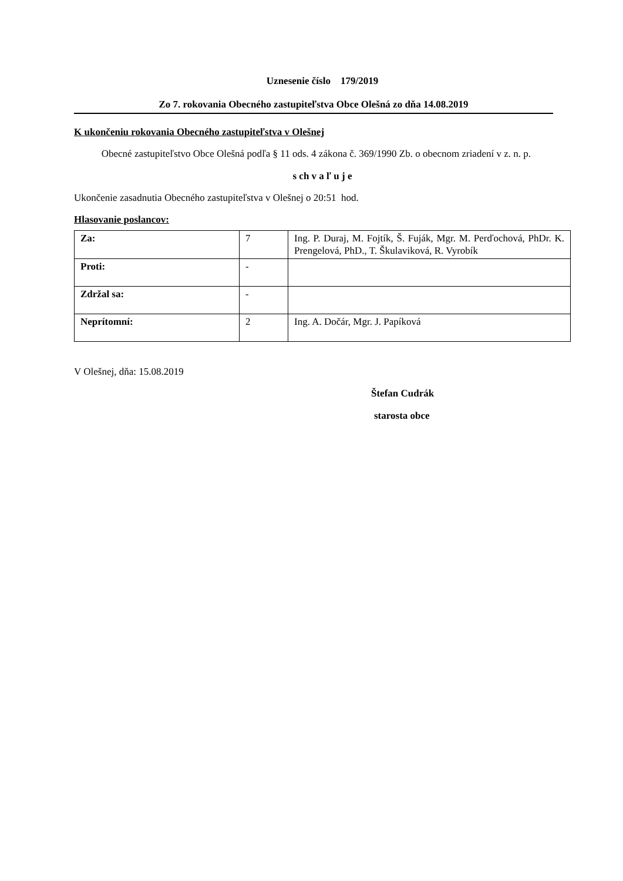Uznesenie číslo 179/2019
Zo 7. rokovania Obecného zastupiteľstva Obce Olešná zo dňa 14.08.2019
K ukončeniu rokovania Obecného zastupiteľstva v Olešnej
Obecné zastupiteľstvo Obce Olešná podľa § 11 ods. 4 zákona č. 369/1990 Zb. o obecnom zriadení v z. n. p.
s ch v a ľ u j e
Ukončenie zasadnutia Obecného zastupiteľstva v Olešnej o 20:51 hod.
Hlasovanie poslancov:
| Za: | 7 | Ing. P. Duraj, M. Fojtík, Š. Fuják, Mgr. M. Perďochová, PhDr. K. Prengelová, PhD., T. Škulaviková, R. Vyrobík |
| Proti: | - | |
| Zdržal sa: | - | |
| Neprítomní: | 2 | Ing. A. Dočár, Mgr. J. Papíková |
V Olešnej, dňa: 15.08.2019
Štefan Cudrák
starosta obce